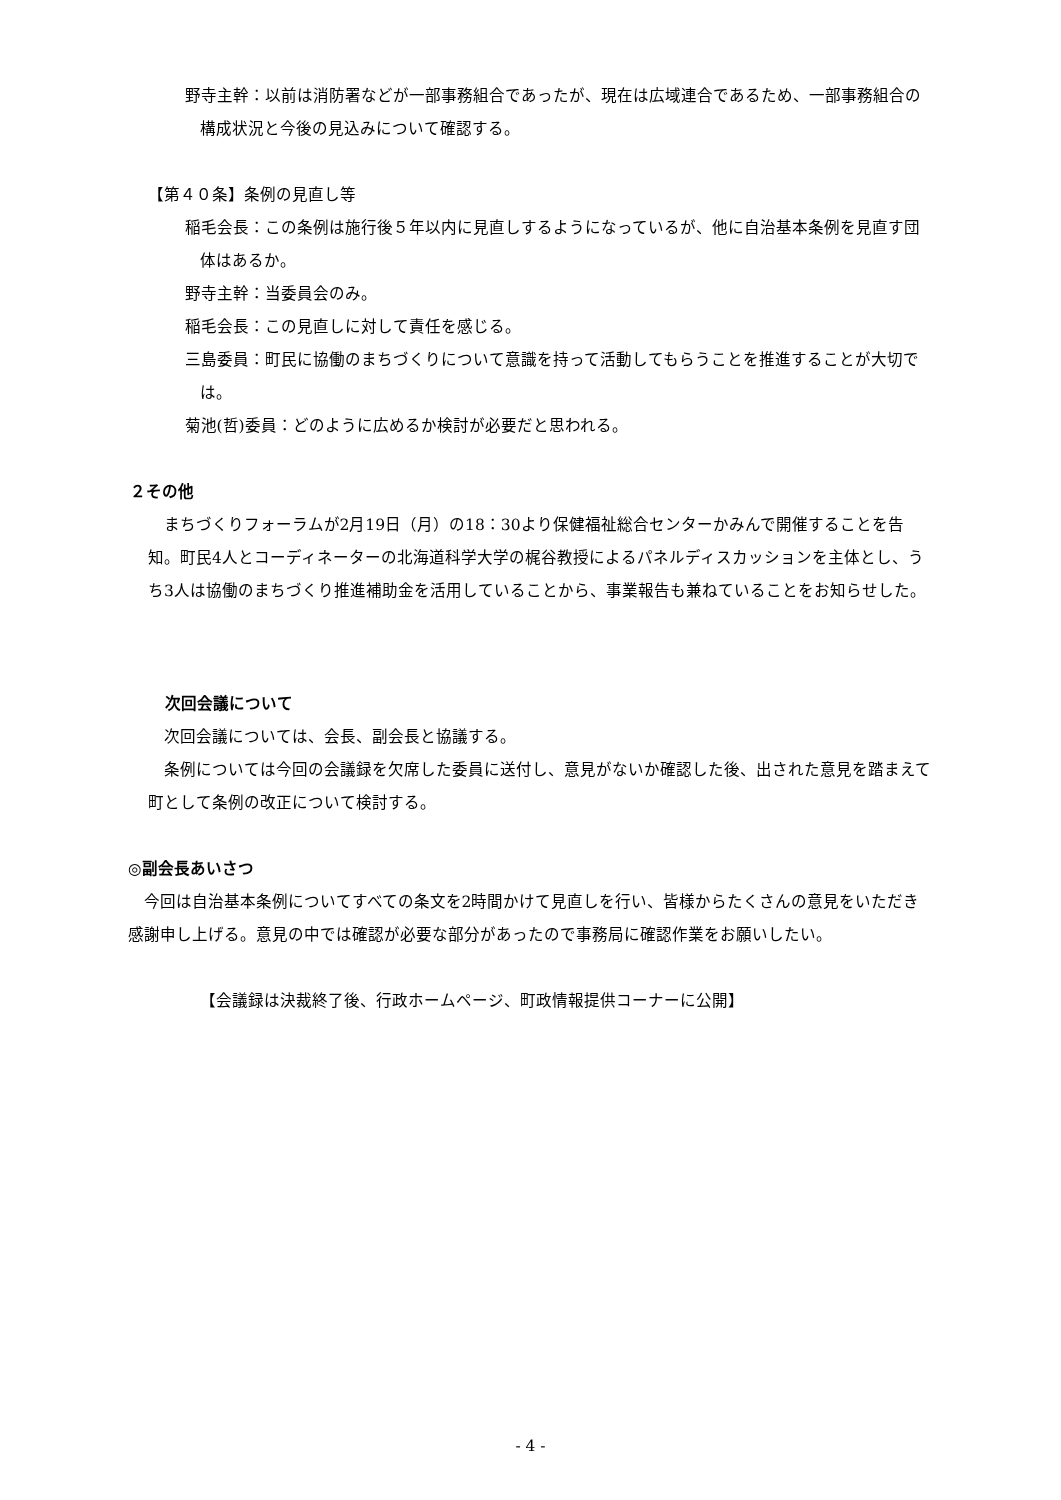野寺主幹：以前は消防署などが一部事務組合であったが、現在は広域連合であるため、一部事務組合の構成状況と今後の見込みについて確認する。
【第４０条】条例の見直し等
稲毛会長：この条例は施行後５年以内に見直しするようになっているが、他に自治基本条例を見直す団体はあるか。
野寺主幹：当委員会のみ。
稲毛会長：この見直しに対して責任を感じる。
三島委員：町民に協働のまちづくりについて意識を持って活動してもらうことを推進することが大切では。
菊池(哲)委員：どのように広めるか検討が必要だと思われる。
２その他
まちづくりフォーラムが2月19日（月）の18：30より保健福祉総合センターかみんで開催することを告知。町民4人とコーディネーターの北海道科学大学の梶谷教授によるパネルディスカッションを主体とし、うち3人は協働のまちづくり推進補助金を活用していることから、事業報告も兼ねていることをお知らせした。
次回会議について
次回会議については、会長、副会長と協議する。
条例については今回の会議録を欠席した委員に送付し、意見がないか確認した後、出された意見を踏まえて町として条例の改正について検討する。
◎副会長あいさつ
今回は自治基本条例についてすべての条文を2時間かけて見直しを行い、皆様からたくさんの意見をいただき感謝申し上げる。意見の中では確認が必要な部分があったので事務局に確認作業をお願いしたい。
【会議録は決裁終了後、行政ホームページ、町政情報提供コーナーに公開】
- 4 -